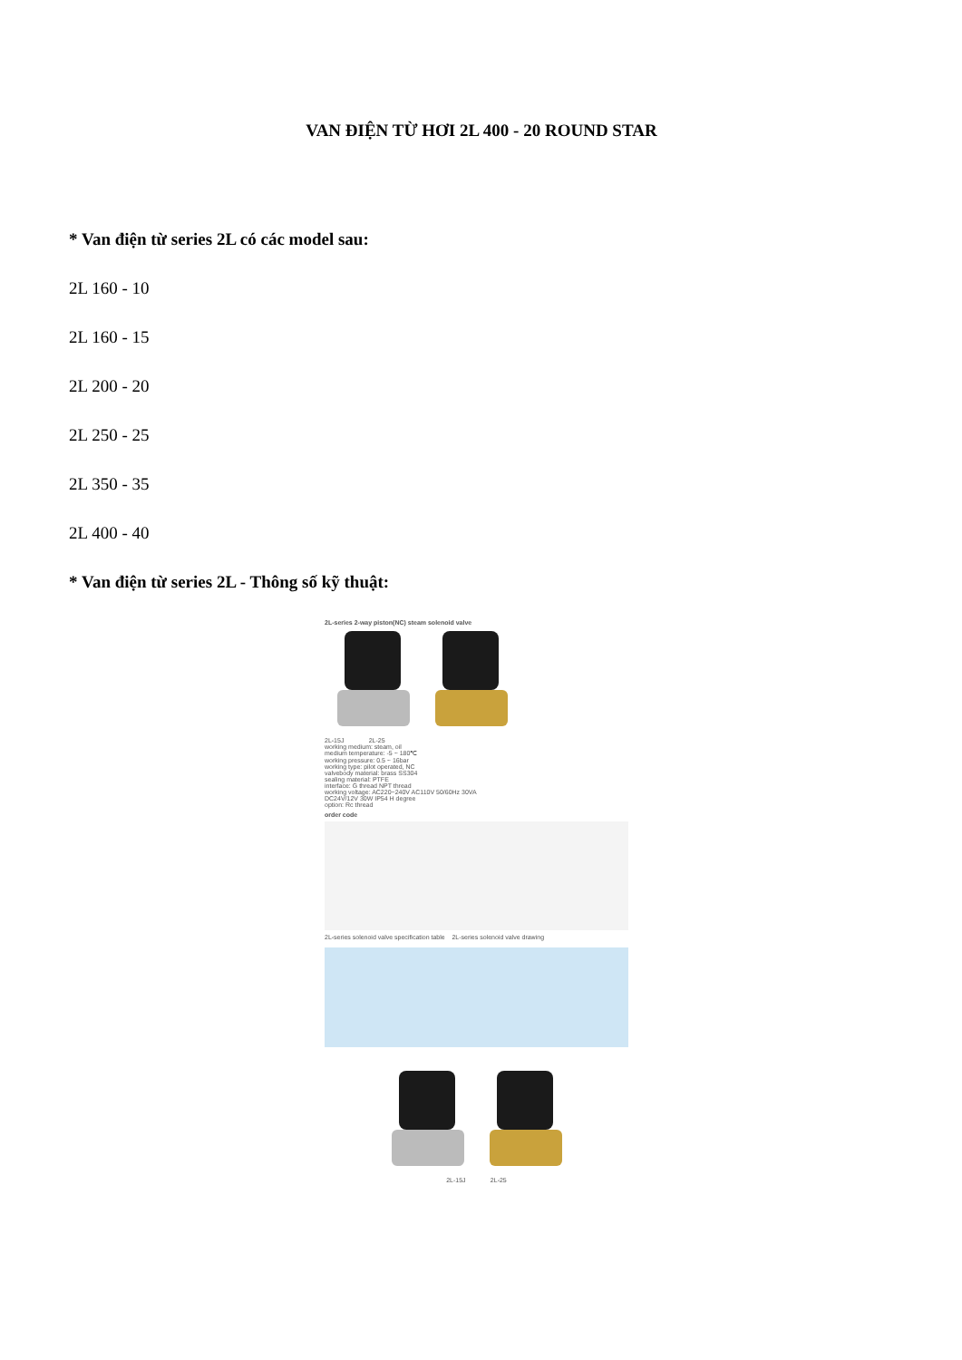VAN ĐIỆN TỪ HƠI 2L 400 - 20 ROUND STAR
* Van điện từ series 2L có các model sau:
2L 160 - 10
2L 160 - 15
2L 200 - 20
2L 250 - 25
2L 350 - 35
2L 400 - 40
* Van điện từ series 2L - Thông số kỹ thuật:
2L-series 2-way piston(NC) steam solenoid valve
2L-15J 2L-25
working medium: steam, oil
medium temperature: -5 ~ 180℃
working pressure: 0.5 ~ 16bar
working type: pilot operated, NC
valvebody material: brass SS304
sealing material: PTFE
interface: G thread NPT thread
working voltage: AC220~240V AC110V 50/60Hz 30VA
DC24V/12V 30W IP54 H degree
option: Rc thread
order code
2L-series solenoid valve specification table 2L-series solenoid valve drawing
2L-15J 2L-25